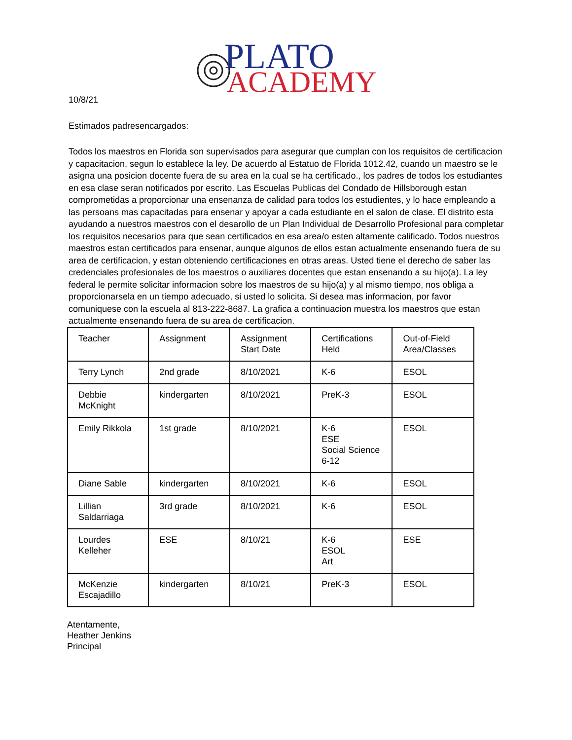PLATO
ACADEMY
10/8/21
Estimados padresencargados:
Todos los maestros en Florida son supervisados para asegurar que cumplan con los requisitos de certificacion y capacitacion, segun lo establece la ley. De acuerdo al Estatuo de Florida 1012.42, cuando un maestro se le asigna una posicion docente fuera de su area en la cual se ha certificado., los padres de todos los estudiantes en esa clase seran notificados por escrito. Las Escuelas Publicas del Condado de Hillsborough estan comprometidas a proporcionar una ensenanza de calidad para todos los estudientes, y lo hace empleando a las persoans mas capacitadas para ensenar y apoyar a cada estudiante en el salon de clase. El distrito esta ayudando a nuestros maestros con el desarollo de un Plan Individual de Desarrollo Profesional para completar los requisitos necesarios para que sean certificados en esa area/o esten altamente calificado. Todos nuestros maestros estan certificados para ensenar, aunque algunos de ellos estan actualmente ensenando fuera de su area de certificacion, y estan obteniendo certificaciones en otras areas. Usted tiene el derecho de saber las credenciales profesionales de los maestros o auxiliares docentes que estan ensenando a su hijo(a). La ley federal le permite solicitar informacion sobre los maestros de su hijo(a) y al mismo tiempo, nos obliga a proporcionarsela en un tiempo adecuado, si usted lo solicita. Si desea mas informacion, por favor comuniquese con la escuela al 813-222-8687. La grafica a continuacion muestra los maestros que estan actualmente ensenando fuera de su area de certificacion.
| Teacher | Assignment | Assignment Start Date | Certifications Held | Out-of-Field Area/Classes |
| Terry Lynch | 2nd grade | 8/10/2021 | K-6 | ESOL |
| Debbie McKnight | kindergarten | 8/10/2021 | PreK-3 | ESOL |
| Emily Rikkola | 1st grade | 8/10/2021 | K-6 ESE Social Science 6-12 | ESOL |
| Diane Sable | kindergarten | 8/10/2021 | K-6 | ESOL |
| Lillian Saldarriaga | 3rd grade | 8/10/2021 | K-6 | ESOL |
| Lourdes Kelleher | ESE | 8/10/21 | K-6 ESOL Art | ESE |
| McKenzie Escajadillo | kindergarten | 8/10/21 | PreK-3 | ESOL |
Atentamente,
Heather Jenkins
Principal